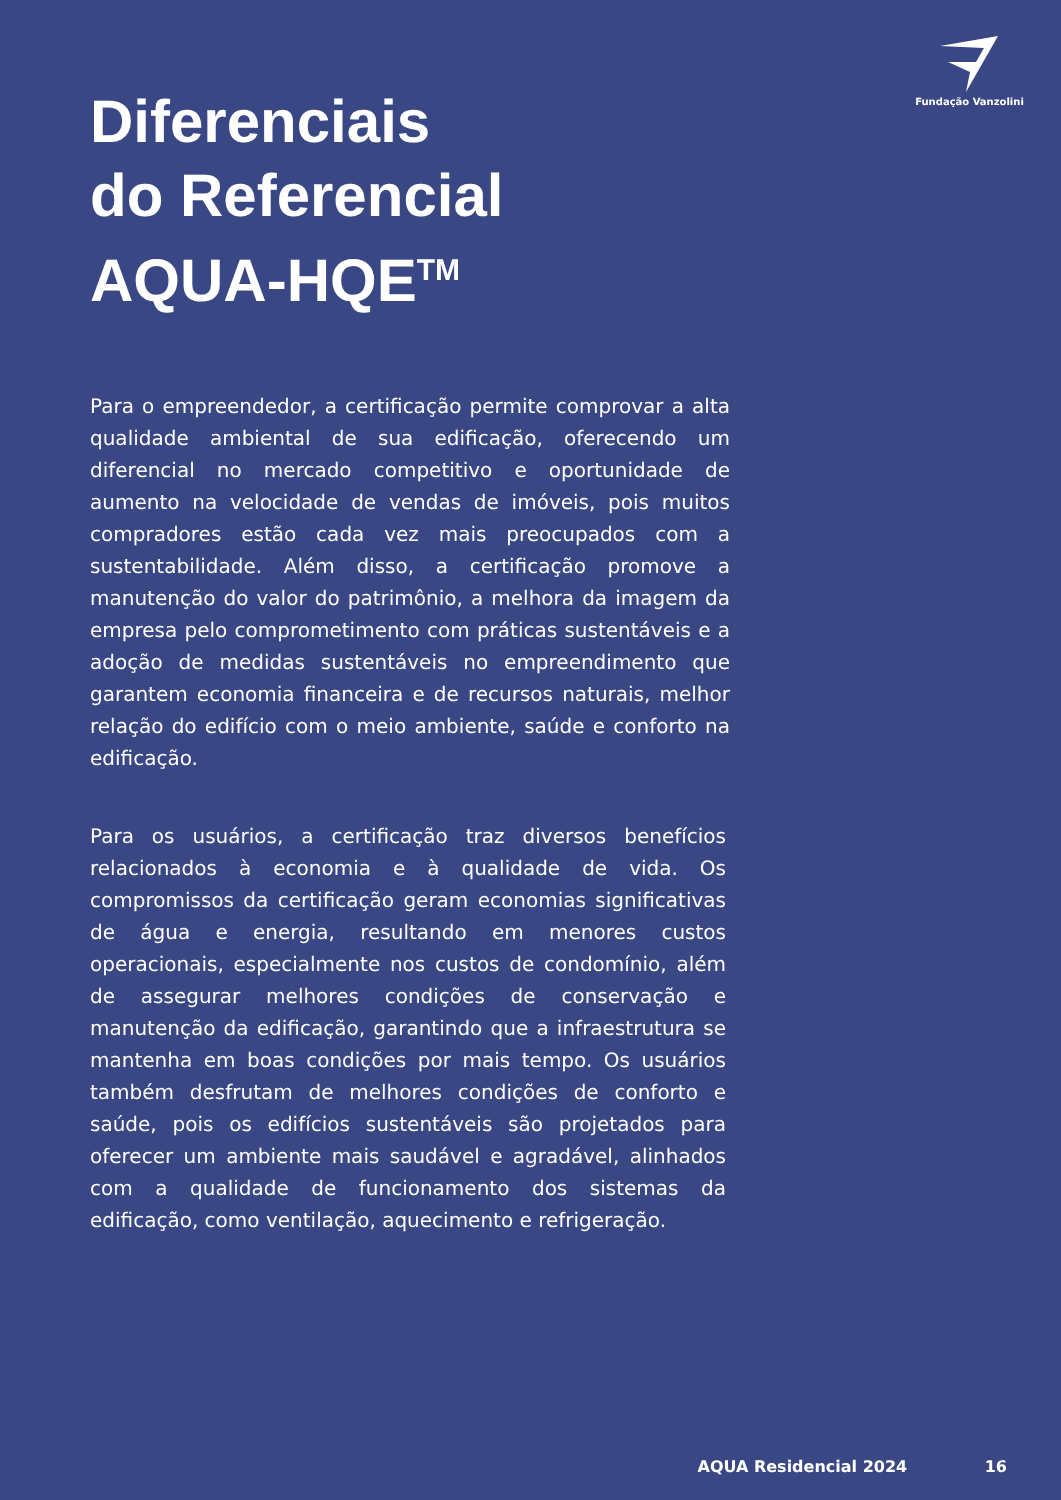Fundação Vanzolini
Diferenciais
do Referencial
AQUA-HQE<sup>TM</sup>
Para o empreendedor, a certificação permite comprovar a alta qualidade ambiental de sua edificação, oferecendo um diferencial no mercado competitivo e oportunidade de aumento na velocidade de vendas de imóveis, pois muitos compradores estão cada vez mais preocupados com a sustentabilidade. Além disso, a certificação promove a manutenção do valor do patrimônio, a melhora da imagem da empresa pelo comprometimento com práticas sustentáveis e a adoção de medidas sustentáveis no empreendimento que garantem economia financeira e de recursos naturais, melhor relação do edifício com o meio ambiente, saúde e conforto na edificação.
Para os usuários, a certificação traz diversos benefícios relacionados à economia e à qualidade de vida. Os compromissos da certificação geram economias significativas de água e energia, resultando em menores custos operacionais, especialmente nos custos de condomínio, além de assegurar melhores condições de conservação e manutenção da edificação, garantindo que a infraestrutura se mantenha em boas condições por mais tempo. Os usuários também desfrutam de melhores condições de conforto e saúde, pois os edifícios sustentáveis são projetados para oferecer um ambiente mais saudável e agradável, alinhados com a qualidade de funcionamento dos sistemas da edificação, como ventilação, aquecimento e refrigeração.
AQUA Residencial 2024 16